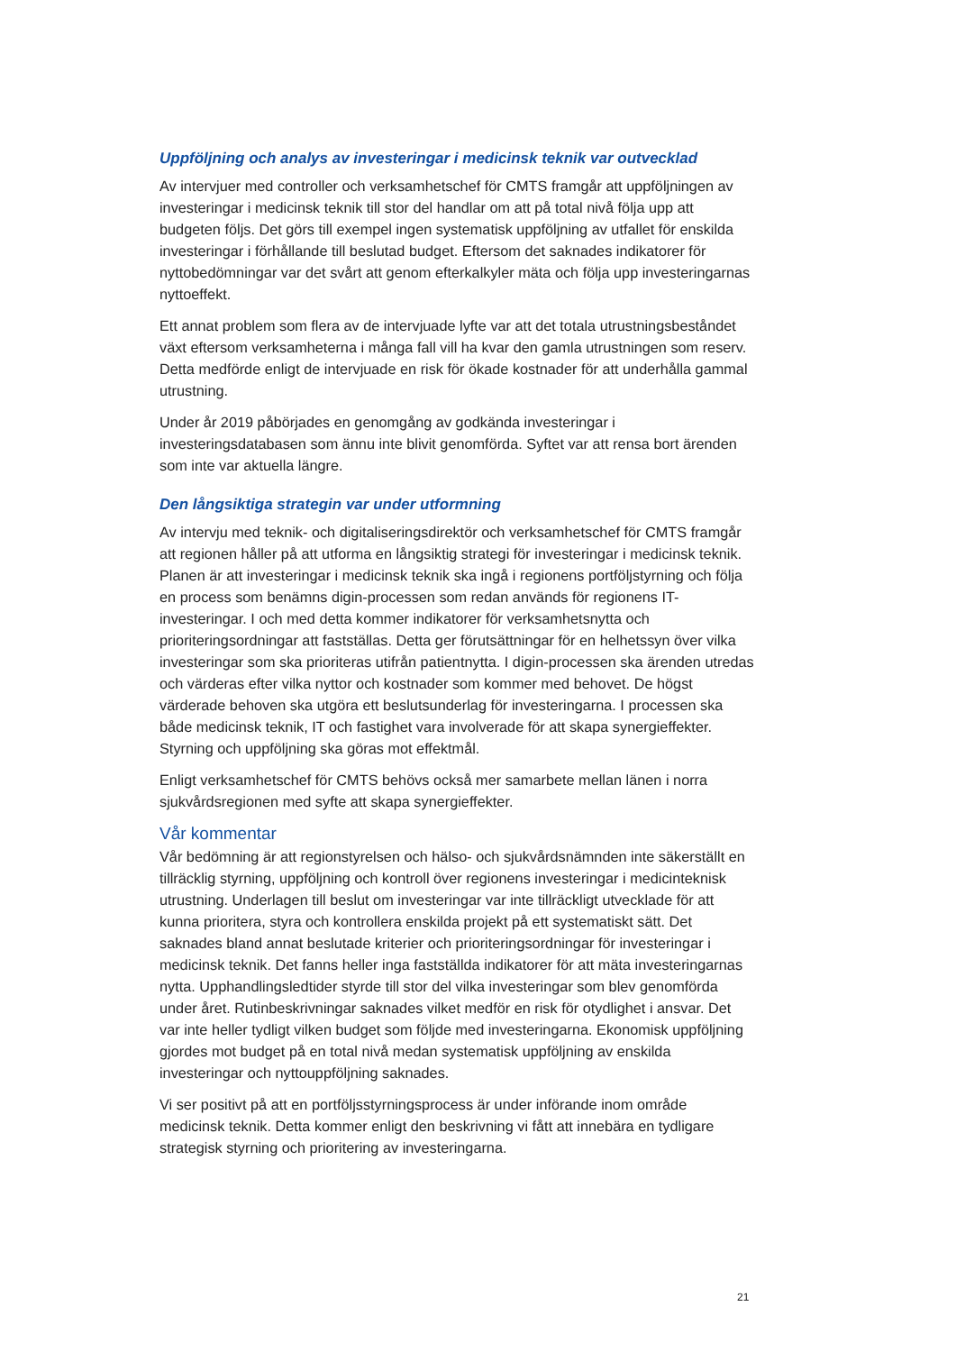Uppföljning och analys av investeringar i medicinsk teknik var outvecklad
Av intervjuer med controller och verksamhetschef för CMTS framgår att uppföljningen av investeringar i medicinsk teknik till stor del handlar om att på total nivå följa upp att budgeten följs. Det görs till exempel ingen systematisk uppföljning av utfallet för enskilda investeringar i förhållande till beslutad budget. Eftersom det saknades indikatorer för nyttobedömningar var det svårt att genom efterkalkyler mäta och följa upp investeringarnas nyttoeffekt.
Ett annat problem som flera av de intervjuade lyfte var att det totala utrustningsbeståndet växt eftersom verksamheterna i många fall vill ha kvar den gamla utrustningen som reserv. Detta medförde enligt de intervjuade en risk för ökade kostnader för att underhålla gammal utrustning.
Under år 2019 påbörjades en genomgång av godkända investeringar i investeringsdatabasen som ännu inte blivit genomförda. Syftet var att rensa bort ärenden som inte var aktuella längre.
Den långsiktiga strategin var under utformning
Av intervju med teknik- och digitaliseringsdirektör och verksamhetschef för CMTS framgår att regionen håller på att utforma en långsiktig strategi för investeringar i medicinsk teknik. Planen är att investeringar i medicinsk teknik ska ingå i regionens portföljstyrning och följa en process som benämns digin-processen som redan används för regionens IT-investeringar. I och med detta kommer indikatorer för verksamhetsnytta och prioriteringsordningar att fastställas. Detta ger förutsättningar för en helhetssyn över vilka investeringar som ska prioriteras utifrån patientnytta. I digin-processen ska ärenden utredas och värderas efter vilka nyttor och kostnader som kommer med behovet. De högst värderade behoven ska utgöra ett beslutsunderlag för investeringarna. I processen ska både medicinsk teknik, IT och fastighet vara involverade för att skapa synergieffekter. Styrning och uppföljning ska göras mot effektmål.
Enligt verksamhetschef för CMTS behövs också mer samarbete mellan länen i norra sjukvårdsregionen med syfte att skapa synergieffekter.
Vår kommentar
Vår bedömning är att regionstyrelsen och hälso- och sjukvårdsnämnden inte säkerställt en tillräcklig styrning, uppföljning och kontroll över regionens investeringar i medicinteknisk utrustning. Underlagen till beslut om investeringar var inte tillräckligt utvecklade för att kunna prioritera, styra och kontrollera enskilda projekt på ett systematiskt sätt. Det saknades bland annat beslutade kriterier och prioriteringsordningar för investeringar i medicinsk teknik. Det fanns heller inga fastställda indikatorer för att mäta investeringarnas nytta. Upphandlingsledtider styrde till stor del vilka investeringar som blev genomförda under året. Rutinbeskrivningar saknades vilket medför en risk för otydlighet i ansvar. Det var inte heller tydligt vilken budget som följde med investeringarna. Ekonomisk uppföljning gjordes mot budget på en total nivå medan systematisk uppföljning av enskilda investeringar och nyttouppföljning saknades.
Vi ser positivt på att en portföljsstyrningsprocess är under införande inom område medicinsk teknik. Detta kommer enligt den beskrivning vi fått att innebära en tydligare strategisk styrning och prioritering av investeringarna.
21